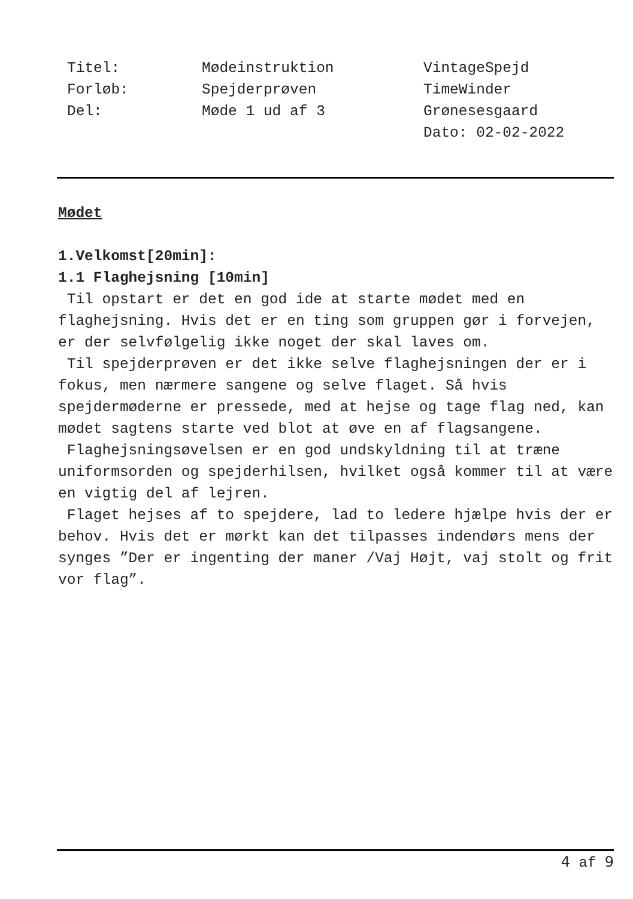Titel:
Forløb:
Del:
Mødeinstruktion
Spejderprøven
Møde 1 ud af 3
VintageSpejd
TimeWinder
Grønesesgaard
Dato: 02-02-2022
Mødet
1.Velkomst[20min]:
1.1 Flaghejsning [10min]
Til opstart er det en god ide at starte mødet med en flaghejsning. Hvis det er en ting som gruppen gør i forvejen, er der selvfølgelig ikke noget der skal laves om.
Til spejderprøven er det ikke selve flaghejsningen der er i fokus, men nærmere sangene og selve flaget. Så hvis spejdermøderne er pressede, med at hejse og tage flag ned, kan mødet sagtens starte ved blot at øve en af flagsangene.
Flaghejsningsøvelsen er en god undskyldning til at træne uniformsorden og spejderhilsen, hvilket også kommer til at være en vigtig del af lejren.
Flaget hejses af to spejdere, lad to ledere hjælpe hvis der er behov. Hvis det er mørkt kan det tilpasses indendørs mens der synges ”Der er ingenting der maner /Vaj Højt, vaj stolt og frit vor flag”.
4 af 9